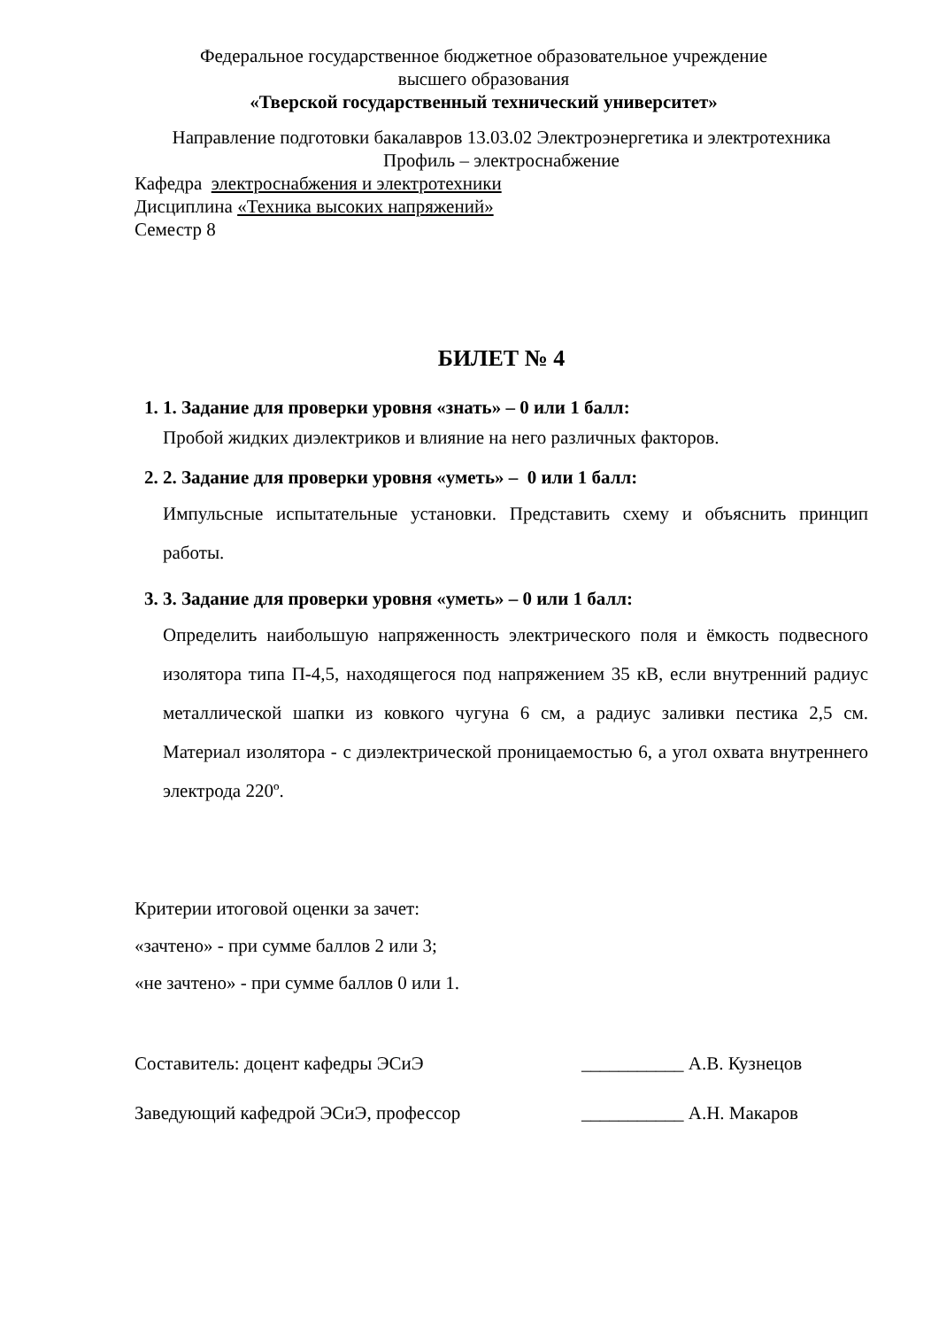Федеральное государственное бюджетное образовательное учреждение
высшего образования
«Тверской государственный технический университет»
Направление подготовки бакалавров 13.03.02 Электроэнергетика и электротехника
Профиль – электроснабжение
Кафедра электроснабжения и электротехники
Дисциплина «Техника высоких напряжений»
Семестр 8
БИЛЕТ № 4
1. 1. Задание для проверки уровня «знать» – 0 или 1 балл:
Пробой жидких диэлектриков и влияние на него различных факторов.
2. 2. Задание для проверки уровня «уметь» – 0 или 1 балл:
Импульсные испытательные установки. Представить схему и объяснить принцип работы.
3. 3. Задание для проверки уровня «уметь» – 0 или 1 балл:
Определить наибольшую напряженность электрического поля и ёмкость подвесного изолятора типа П-4,5, находящегося под напряжением 35 кВ, если внутренний радиус металлической шапки из ковкого чугуна 6 см, а радиус заливки пестика 2,5 см. Материал изолятора - с диэлектрической проницаемостью 6, а угол охвата внутреннего электрода 220º.
Критерии итоговой оценки за зачет:
«зачтено» - при сумме баллов 2 или 3;
«не зачтено» - при сумме баллов 0 или 1.
Составитель: доцент кафедры ЭСиЭ ___________ А.В. Кузнецов
Заведующий кафедрой ЭСиЭ, профессор ___________ А.Н. Макаров